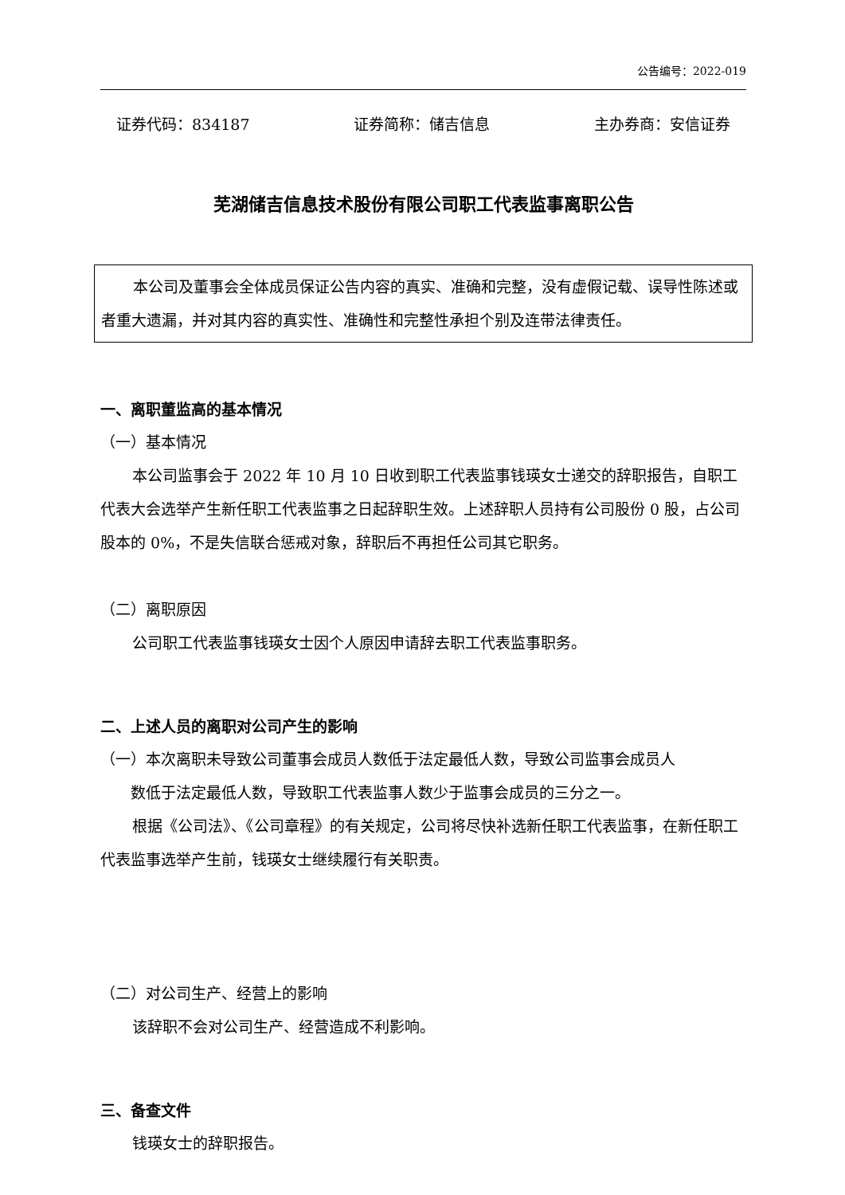公告编号：2022-019
证券代码：834187 证券简称：储吉信息 主办券商：安信证券
芜湖储吉信息技术股份有限公司职工代表监事离职公告
本公司及董事会全体成员保证公告内容的真实、准确和完整，没有虚假记载、误导性陈述或者重大遗漏，并对其内容的真实性、准确性和完整性承担个别及连带法律责任。
一、离职董监高的基本情况
（一）基本情况
本公司监事会于 2022 年 10 月 10 日收到职工代表监事钱瑛女士递交的辞职报告，自职工代表大会选举产生新任职工代表监事之日起辞职生效。上述辞职人员持有公司股份 0 股，占公司股本的 0%，不是失信联合惩戒对象，辞职后不再担任公司其它职务。
（二）离职原因
公司职工代表监事钱瑛女士因个人原因申请辞去职工代表监事职务。
二、上述人员的离职对公司产生的影响
（一）本次离职未导致公司董事会成员人数低于法定最低人数，导致公司监事会成员人
数低于法定最低人数，导致职工代表监事人数少于监事会成员的三分之一。
根据《公司法》、《公司章程》的有关规定，公司将尽快补选新任职工代表监事，在新任职工代表监事选举产生前，钱瑛女士继续履行有关职责。
（二）对公司生产、经营上的影响
该辞职不会对公司生产、经营造成不利影响。
三、备查文件
钱瑛女士的辞职报告。